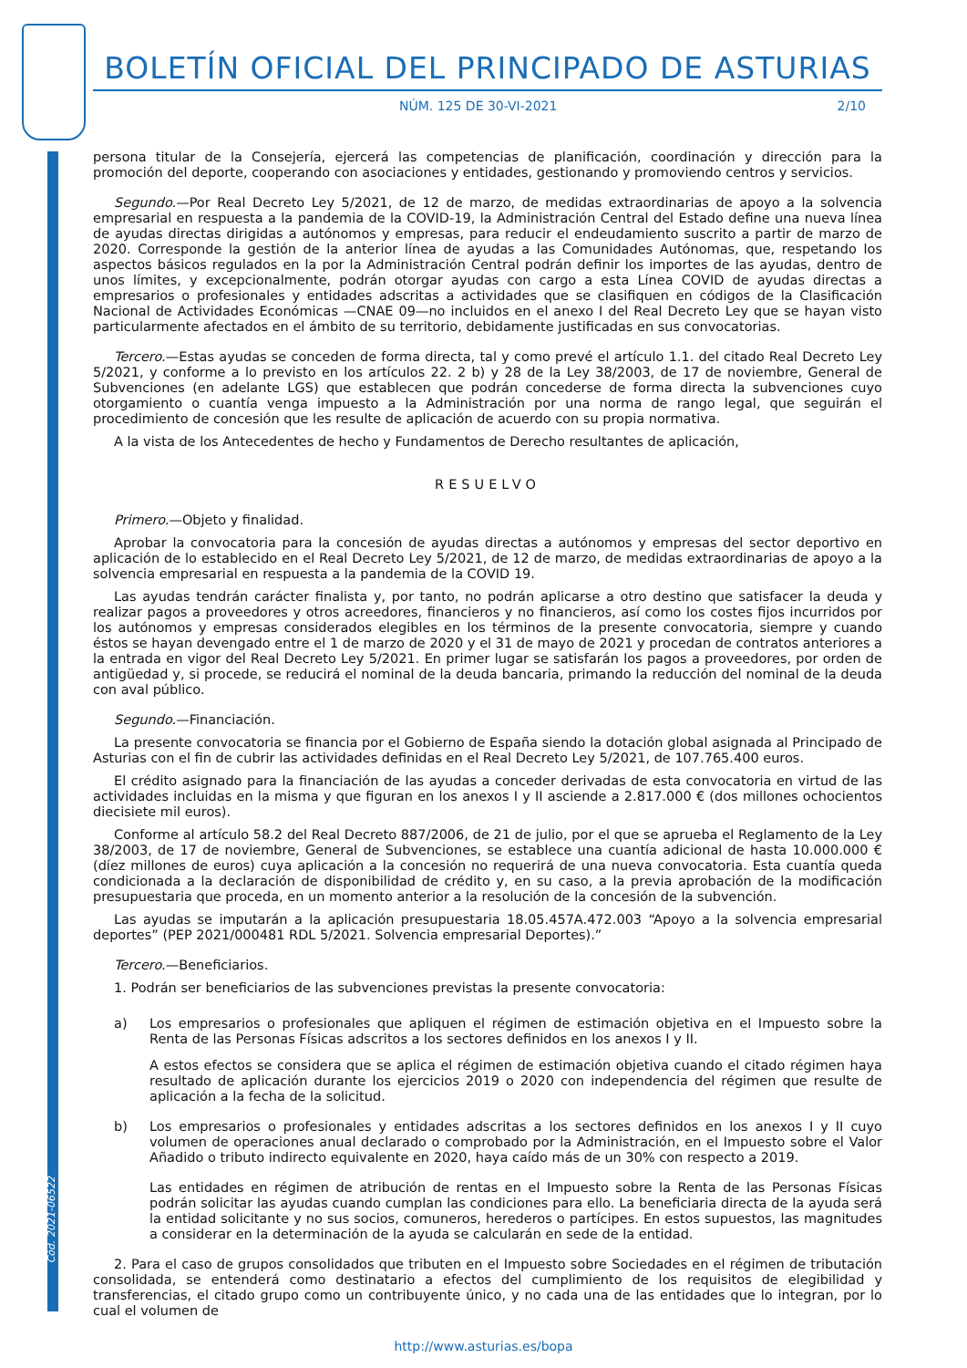Cód. 2021-06522
BOLETÍN OFICIAL DEL PRINCIPADO DE ASTURIAS
NÚM. 125 DE 30-VI-2021 2/10
persona titular de la Consejería, ejercerá las competencias de planificación, coordinación y dirección para la promoción del deporte, cooperando con asociaciones y entidades, gestionando y promoviendo centros y servicios.
Segundo.—Por Real Decreto Ley 5/2021, de 12 de marzo, de medidas extraordinarias de apoyo a la solvencia empresarial en respuesta a la pandemia de la COVID-19, la Administración Central del Estado define una nueva línea de ayudas directas dirigidas a autónomos y empresas, para reducir el endeudamiento suscrito a partir de marzo de 2020. Corresponde la gestión de la anterior línea de ayudas a las Comunidades Autónomas, que, respetando los aspectos básicos regulados en la por la Administración Central podrán definir los importes de las ayudas, dentro de unos límites, y excepcionalmente, podrán otorgar ayudas con cargo a esta Línea COVID de ayudas directas a empresarios o profesionales y entidades adscritas a actividades que se clasifiquen en códigos de la Clasificación Nacional de Actividades Económicas —CNAE 09—no incluidos en el anexo I del Real Decreto Ley que se hayan visto particularmente afectados en el ámbito de su territorio, debidamente justificadas en sus convocatorias.
Tercero.—Estas ayudas se conceden de forma directa, tal y como prevé el artículo 1.1. del citado Real Decreto Ley 5/2021, y conforme a lo previsto en los artículos 22. 2 b) y 28 de la Ley 38/2003, de 17 de noviembre, General de Subvenciones (en adelante LGS) que establecen que podrán concederse de forma directa la subvenciones cuyo otorgamiento o cuantía venga impuesto a la Administración por una norma de rango legal, que seguirán el procedimiento de concesión que les resulte de aplicación de acuerdo con su propia normativa.
A la vista de los Antecedentes de hecho y Fundamentos de Derecho resultantes de aplicación,
RESUELVO
Primero.—Objeto y finalidad.
Aprobar la convocatoria para la concesión de ayudas directas a autónomos y empresas del sector deportivo en aplicación de lo establecido en el Real Decreto Ley 5/2021, de 12 de marzo, de medidas extraordinarias de apoyo a la solvencia empresarial en respuesta a la pandemia de la COVID 19.
Las ayudas tendrán carácter finalista y, por tanto, no podrán aplicarse a otro destino que satisfacer la deuda y realizar pagos a proveedores y otros acreedores, financieros y no financieros, así como los costes fijos incurridos por los autónomos y empresas considerados elegibles en los términos de la presente convocatoria, siempre y cuando éstos se hayan devengado entre el 1 de marzo de 2020 y el 31 de mayo de 2021 y procedan de contratos anteriores a la entrada en vigor del Real Decreto Ley 5/2021. En primer lugar se satisfarán los pagos a proveedores, por orden de antigüedad y, si procede, se reducirá el nominal de la deuda bancaria, primando la reducción del nominal de la deuda con aval público.
Segundo.—Financiación.
La presente convocatoria se financia por el Gobierno de España siendo la dotación global asignada al Principado de Asturias con el fin de cubrir las actividades definidas en el Real Decreto Ley 5/2021, de 107.765.400 euros.
El crédito asignado para la financiación de las ayudas a conceder derivadas de esta convocatoria en virtud de las actividades incluidas en la misma y que figuran en los anexos I y II asciende a 2.817.000 € (dos millones ochocientos diecisiete mil euros).
Conforme al artículo 58.2 del Real Decreto 887/2006, de 21 de julio, por el que se aprueba el Reglamento de la Ley 38/2003, de 17 de noviembre, General de Subvenciones, se establece una cuantía adicional de hasta 10.000.000 € (díez millones de euros) cuya aplicación a la concesión no requerirá de una nueva convocatoria. Esta cuantía queda condicionada a la declaración de disponibilidad de crédito y, en su caso, a la previa aprobación de la modificación presupuestaria que proceda, en un momento anterior a la resolución de la concesión de la subvención.
Las ayudas se imputarán a la aplicación presupuestaria 18.05.457A.472.003 “Apoyo a la solvencia empresarial deportes” (PEP 2021/000481 RDL 5/2021. Solvencia empresarial Deportes).”
Tercero.—Beneficiarios.
1. Podrán ser beneficiarios de las subvenciones previstas la presente convocatoria:
a) Los empresarios o profesionales que apliquen el régimen de estimación objetiva en el Impuesto sobre la Renta de las Personas Físicas adscritos a los sectores definidos en los anexos I y II.
A estos efectos se considera que se aplica el régimen de estimación objetiva cuando el citado régimen haya resultado de aplicación durante los ejercicios 2019 o 2020 con independencia del régimen que resulte de aplicación a la fecha de la solicitud.
b) Los empresarios o profesionales y entidades adscritas a los sectores definidos en los anexos I y II cuyo volumen de operaciones anual declarado o comprobado por la Administración, en el Impuesto sobre el Valor Añadido o tributo indirecto equivalente en 2020, haya caído más de un 30% con respecto a 2019.
Las entidades en régimen de atribución de rentas en el Impuesto sobre la Renta de las Personas Físicas podrán solicitar las ayudas cuando cumplan las condiciones para ello. La beneficiaria directa de la ayuda será la entidad solicitante y no sus socios, comuneros, herederos o partícipes. En estos supuestos, las magnitudes a considerar en la determinación de la ayuda se calcularán en sede de la entidad.
2. Para el caso de grupos consolidados que tributen en el Impuesto sobre Sociedades en el régimen de tributación consolidada, se entenderá como destinatario a efectos del cumplimiento de los requisitos de elegibilidad y transferencias, el citado grupo como un contribuyente único, y no cada una de las entidades que lo integran, por lo cual el volumen de
http://www.asturias.es/bopa